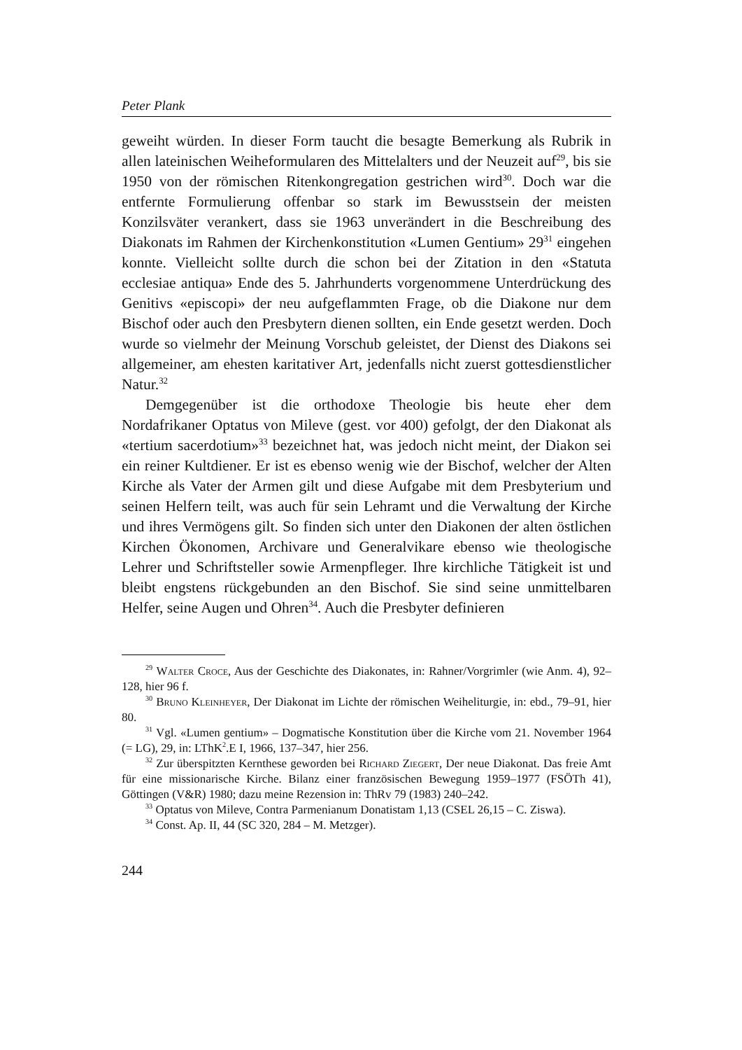Peter Plank
geweiht würden. In dieser Form taucht die besagte Bemerkung als Rubrik in allen lateinischen Weiheformularen des Mittelalters und der Neuzeit auf<sup>29</sup>, bis sie 1950 von der römischen Ritenkongregation gestrichen wird<sup>30</sup>. Doch war die entfernte Formulierung offenbar so stark im Bewusstsein der meisten Konzilsväter verankert, dass sie 1963 unverändert in die Beschreibung des Diakonats im Rahmen der Kirchenkonstitution «Lumen Gentium» 29<sup>31</sup> eingehen konnte. Vielleicht sollte durch die schon bei der Zitation in den «Statuta ecclesiae antiqua» Ende des 5. Jahrhunderts vorgenommene Unterdrückung des Genitivs «episcopi» der neu aufgeflammten Frage, ob die Diakone nur dem Bischof oder auch den Presbytern dienen sollten, ein Ende gesetzt werden. Doch wurde so vielmehr der Meinung Vorschub geleistet, der Dienst des Diakons sei allgemeiner, am ehesten karitativer Art, jedenfalls nicht zuerst gottesdienstlicher Natur.<sup>32</sup>
Demgegenüber ist die orthodoxe Theologie bis heute eher dem Nordafrikaner Optatus von Mileve (gest. vor 400) gefolgt, der den Diakonat als «tertium sacerdotium»<sup>33</sup> bezeichnet hat, was jedoch nicht meint, der Diakon sei ein reiner Kultdiener. Er ist es ebenso wenig wie der Bischof, welcher der Alten Kirche als Vater der Armen gilt und diese Aufgabe mit dem Presbyterium und seinen Helfern teilt, was auch für sein Lehramt und die Verwaltung der Kirche und ihres Vermögens gilt. So finden sich unter den Diakonen der alten östlichen Kirchen Ökonomen, Archivare und Generalvikare ebenso wie theologische Lehrer und Schriftsteller sowie Armenpfleger. Ihre kirchliche Tätigkeit ist und bleibt engstens rückgebunden an den Bischof. Sie sind seine unmittelbaren Helfer, seine Augen und Ohren<sup>34</sup>. Auch die Presbyter definieren
<sup>29</sup> Walter Croce, Aus der Geschichte des Diakonates, in: Rahner/Vorgrimler (wie Anm. 4), 92–128, hier 96 f.
<sup>30</sup> Bruno Kleinheyer, Der Diakonat im Lichte der römischen Weiheliturgie, in: ebd., 79–91, hier 80.
<sup>31</sup> Vgl. «Lumen gentium» – Dogmatische Konstitution über die Kirche vom 21. November 1964 (= LG), 29, in: LThK<sup>2</sup>.E I, 1966, 137–347, hier 256.
<sup>32</sup> Zur überspitzten Kernthese geworden bei Richard Ziegert, Der neue Diakonat. Das freie Amt für eine missionarische Kirche. Bilanz einer französischen Bewegung 1959–1977 (FSÖTh 41), Göttingen (V&R) 1980; dazu meine Rezension in: ThRv 79 (1983) 240–242.
<sup>33</sup> Optatus von Mileve, Contra Parmenianum Donatistam 1,13 (CSEL 26,15 – C. Ziswa).
<sup>34</sup> Const. Ap. II, 44 (SC 320, 284 – M. Metzger).
244